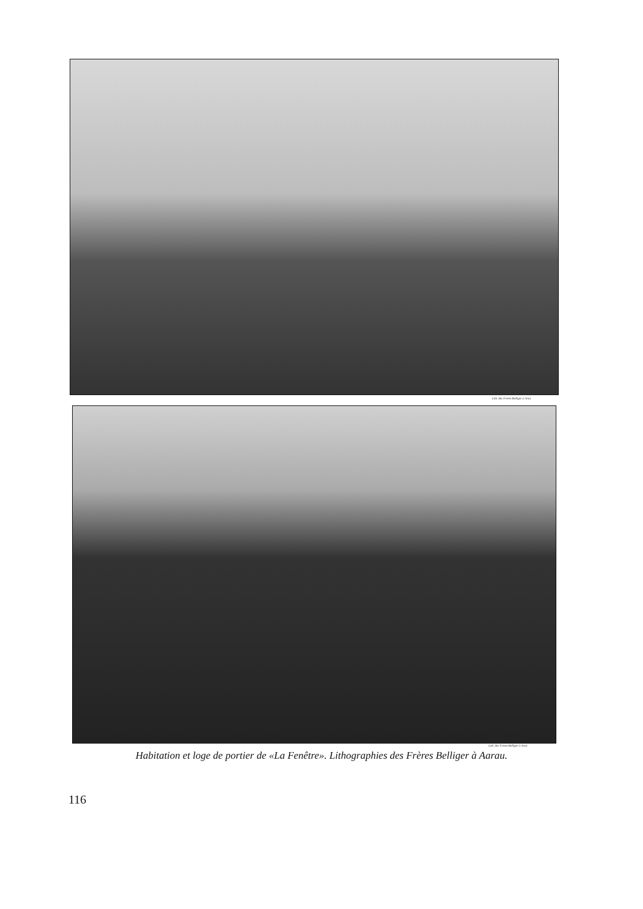Lith. des Frères Belliger à Arau
Lith. des Frères Belliger à Arau
Habitation et loge de portier de «La Fenêtre». Lithographies des Frères Belliger à Aarau.
116